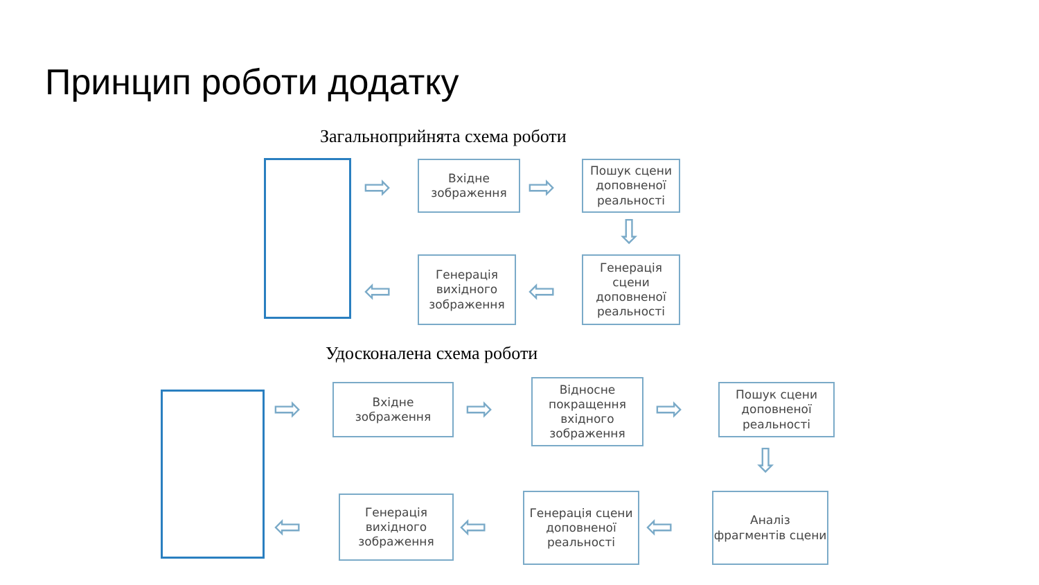Принцип роботи додатку
Загальноприйнята схема роботи
⇨
Вхідне
зображення
⇨
Пошук сцени доповненої реальності
⇩
Генерація сцени доповненої реальності
⇦
Генерація вихідного зображення
⇦
Удосконалена схема роботи
⇨
Вхідне
зображення
⇨
Відносне покращення вхідного зображення
⇨
Пошук сцени доповненої реальності
⇩
Аналіз фрагментів сцени
⇦
Генерація сцени доповненої реальності
⇦
Генерація вихідного зображення
⇦